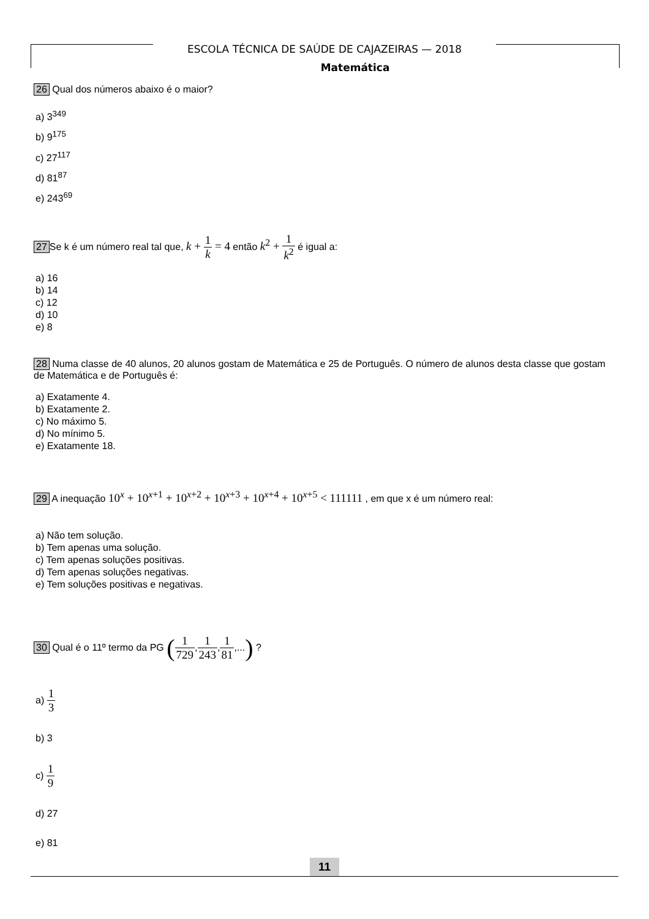ESCOLA TÉCNICA DE SAÚDE DE CAJAZEIRAS — 2018
Matemática
26 Qual dos números abaixo é o maior?
a) 3<sup>349</sup>
b) 9<sup>175</sup>
c) 27<sup>117</sup>
d) 81<sup>87</sup>
e) 243<sup>69</sup>
27 Se k é um número real tal que, k + 1 k = 4 então k<sup>2</sup> + 1 k<sup>2</sup> é igual a:
a) 16
b) 14
c) 12
d) 10
e) 8
28 Numa classe de 40 alunos, 20 alunos gostam de Matemática e 25 de Português. O número de alunos desta classe que gostam de Matemática e de Português é:
a) Exatamente 4.
b) Exatamente 2.
c) No máximo 5.
d) No mínimo 5.
e) Exatamente 18.
29 A inequação 10<sup>x</sup> + 10<sup>x+1</sup> + 10<sup>x+2</sup> + 10<sup>x+3</sup> + 10<sup>x+4</sup> + 10<sup>x+5</sup> < 111111 , em que x é um número real:
a) Não tem solução.
b) Tem apenas uma solução.
c) Tem apenas soluções positivas.
d) Tem apenas soluções negativas.
e) Tem soluções positivas e negativas.
30 Qual é o 11º termo da PG (1 729,1 243,1 81,...) ?
a) 1 3
b) 3
c) 1 9
d) 27
e) 81
11